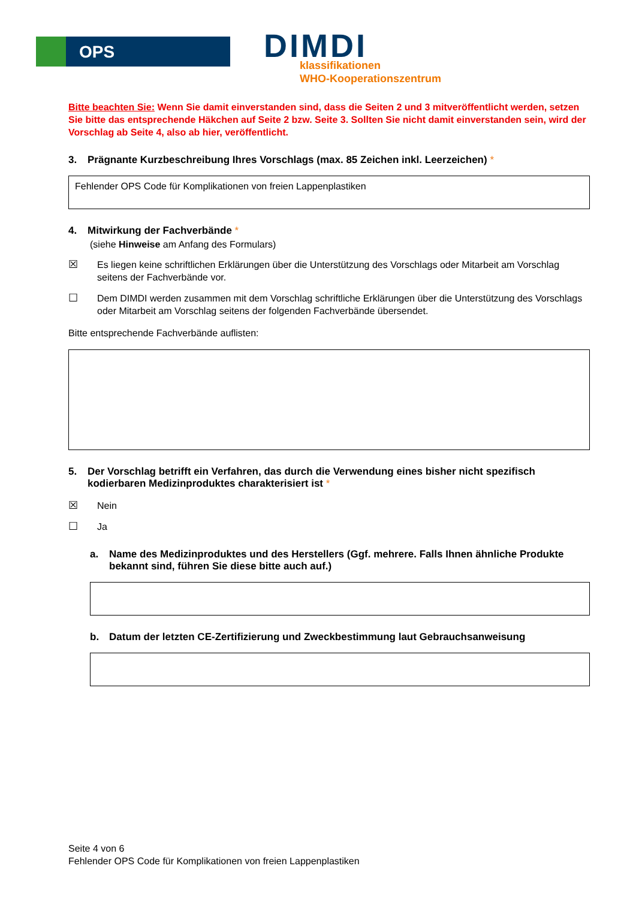OPS DIMDI
klassifikationen
WHO-Kooperationszentrum
Bitte beachten Sie: Wenn Sie damit einverstanden sind, dass die Seiten 2 und 3 mitveröffentlicht werden, setzen Sie bitte das entsprechende Häkchen auf Seite 2 bzw. Seite 3. Sollten Sie nicht damit einverstanden sein, wird der Vorschlag ab Seite 4, also ab hier, veröffentlicht.
3. Prägnante Kurzbeschreibung Ihres Vorschlags (max. 85 Zeichen inkl. Leerzeichen) *
Fehlender OPS Code für Komplikationen von freien Lappenplastiken
4. Mitwirkung der Fachverbände *
(siehe Hinweise am Anfang des Formulars)
☒ Es liegen keine schriftlichen Erklärungen über die Unterstützung des Vorschlags oder Mitarbeit am Vorschlag seitens der Fachverbände vor.
☐ Dem DIMDI werden zusammen mit dem Vorschlag schriftliche Erklärungen über die Unterstützung des Vorschlags oder Mitarbeit am Vorschlag seitens der folgenden Fachverbände übersendet.
Bitte entsprechende Fachverbände auflisten:
5. Der Vorschlag betrifft ein Verfahren, das durch die Verwendung eines bisher nicht spezifisch kodierbaren Medizinproduktes charakterisiert ist *
☒ Nein
☐ Ja
a. Name des Medizinproduktes und des Herstellers (Ggf. mehrere. Falls Ihnen ähnliche Produkte bekannt sind, führen Sie diese bitte auch auf.)
b. Datum der letzten CE-Zertifizierung und Zweckbestimmung laut Gebrauchsanweisung
Seite 4 von 6
Fehlender OPS Code für Komplikationen von freien Lappenplastiken